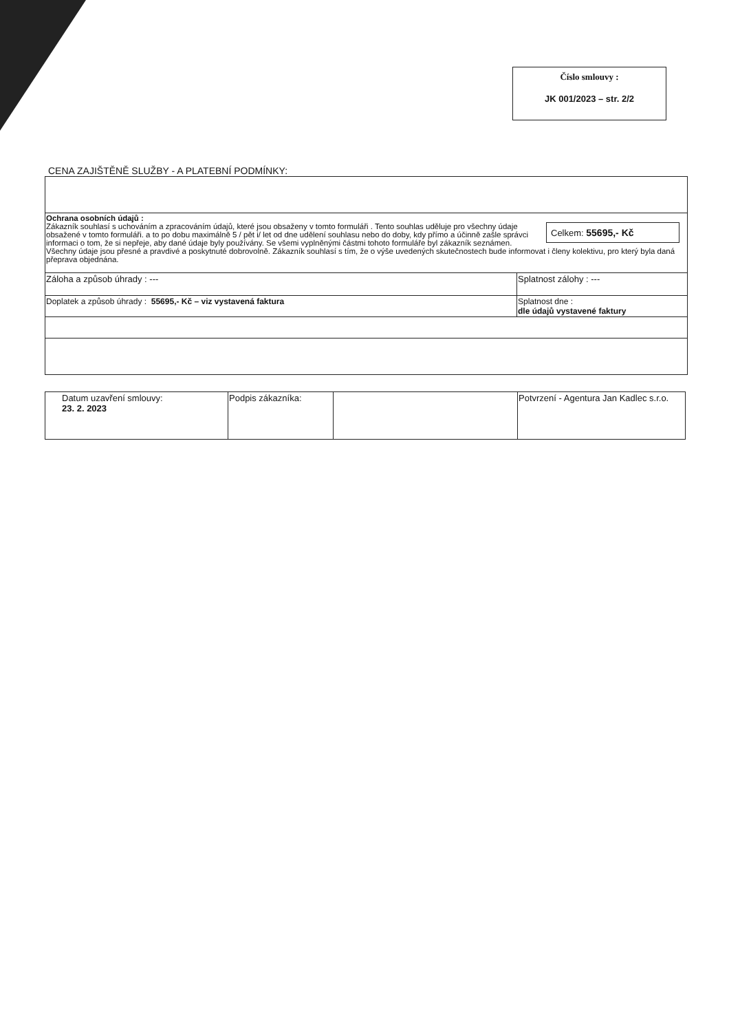Číslo smlouvy :
JK 001/2023 – str. 2/2
CENA ZAJIŠTĚNĚ SLUŽBY - A PLATEBNÍ PODMÍNKY:
| Celkem: 55695,- Kč Ochrana osobních údajů : Zákazník souhlasí s uchováním a zpracováním údajů, které jsou obsaženy v tomto formuláři . Tento souhlas uděluje pro všechny údaje obsažené v tomto formuláři. a to po dobu maximálně 5 / pět i/ let od dne udělení souhlasu nebo do doby, kdy přímo a účinně zašle správci informaci o tom, že si nepřeje, aby dané údaje byly používány. Se všemi vyplněnými částmi tohoto formuláře byl zákazník seznámen. Všechny údaje jsou přesné a pravdivé a poskytnuté dobrovolně. Zákazník souhlasí s tím, že o výše uvedených skutečnostech bude informovat i členy kolektivu, pro který byla daná přeprava objednána. | |
| Záloha a způsob úhrady : --- | Splatnost zálohy : --- |
| Doplatek a způsob úhrady : 55695,- Kč – viz vystavená faktura | Splatnost dne : dle údajů vystavené faktury |
| Datum uzavření smlouvy: 23. 2. 2023 | Podpis zákazníka: | | Potvrzení - Agentura Jan Kadlec s.r.o. |